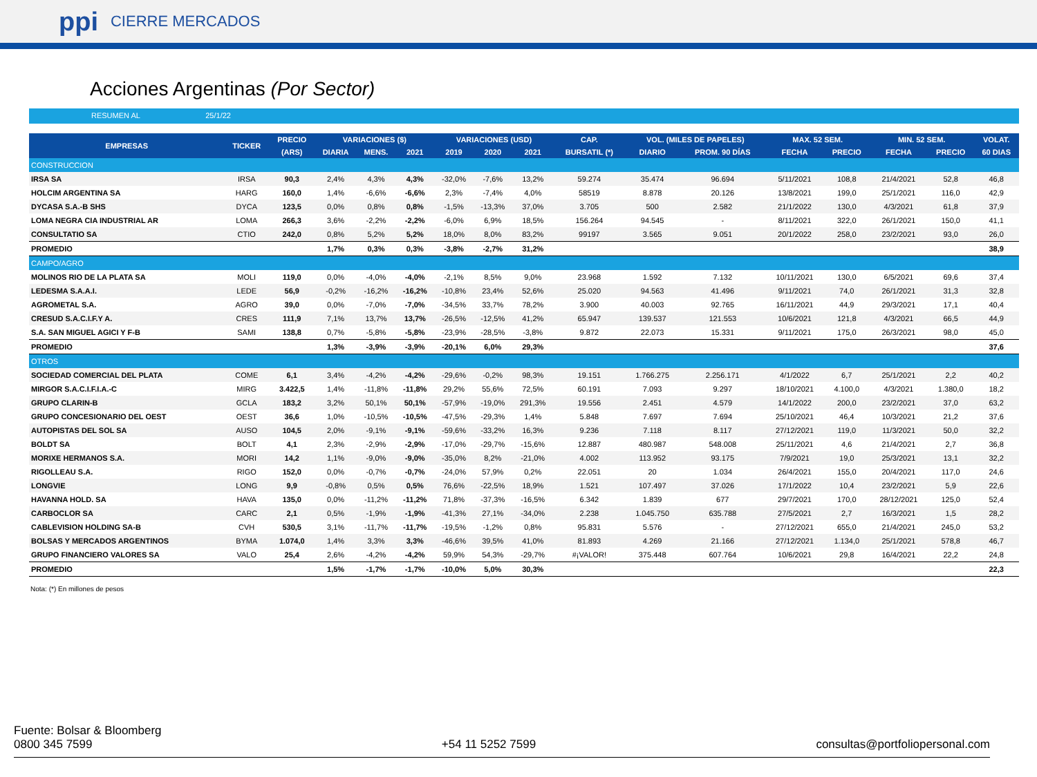ppi CIERRE MERCADOS
Acciones Argentinas (Por Sector)
RESUMEN AL 25/1/22
| EMPRESAS | TICKER | PRECIO | VARIACIONES ($) | | | VARIACIONES (USD) | | | CAP. | VOL. (MILES DE PAPELES) | | MAX. 52 SEM. | | MIN. 52 SEM. | | VOLAT. |
| --- | --- | --- | --- | --- | --- | --- | --- | --- | --- | --- | --- | --- | --- | --- | --- | --- |
| | | (ARS) | DIARIA | MENS. | 2021 | 2019 | 2020 | 2021 | BURSATIL (*) | DIARIO | PROM. 90 DÍAS | FECHA | PRECIO | FECHA | PRECIO | 60 DIAS |
| CONSTRUCCION | | | | | | | | | | | | | | | | |
| IRSA SA | IRSA | 90,3 | 2,4% | 4,3% | 4,3% | -32,0% | -7,6% | 13,2% | 59.274 | 35.474 | 96.694 | 5/11/2021 | 108,8 | 21/4/2021 | 52,8 | 46,8 |
| HOLCIM ARGENTINA SA | HARG | 160,0 | 1,4% | -6,6% | -6,6% | 2,3% | -7,4% | 4,0% | 58519 | 8.878 | 20.126 | 13/8/2021 | 199,0 | 25/1/2021 | 116,0 | 42,9 |
| DYCASA S.A.-B SHS | DYCA | 123,5 | 0,0% | 0,8% | 0,8% | -1,5% | -13,3% | 37,0% | 3.705 | 500 | 2.582 | 21/1/2022 | 130,0 | 4/3/2021 | 61,8 | 37,9 |
| LOMA NEGRA CIA INDUSTRIAL AR | LOMA | 266,3 | 3,6% | -2,2% | -2,2% | -6,0% | 6,9% | 18,5% | 156.264 | 94.545 | - | 8/11/2021 | 322,0 | 26/1/2021 | 150,0 | 41,1 |
| CONSULTATIO SA | CTIO | 242,0 | 0,8% | 5,2% | 5,2% | 18,0% | 8,0% | 83,2% | 99197 | 3.565 | 9.051 | 20/1/2022 | 258,0 | 23/2/2021 | 93,0 | 26,0 |
| PROMEDIO | | | 1,7% | 0,3% | 0,3% | -3,8% | -2,7% | 31,2% | | | | | | | | 38,9 |
| CAMPO/AGRO | | | | | | | | | | | | | | | | |
| MOLINOS RIO DE LA PLATA SA | MOLI | 119,0 | 0,0% | -4,0% | -4,0% | -2,1% | 8,5% | 9,0% | 23.968 | 1.592 | 7.132 | 10/11/2021 | 130,0 | 6/5/2021 | 69,6 | 37,4 |
| LEDESMA S.A.A.I. | LEDE | 56,9 | -0,2% | -16,2% | -16,2% | -10,8% | 23,4% | 52,6% | 25.020 | 94.563 | 41.496 | 9/11/2021 | 74,0 | 26/1/2021 | 31,3 | 32,8 |
| AGROMETAL S.A. | AGRO | 39,0 | 0,0% | -7,0% | -7,0% | -34,5% | 33,7% | 78,2% | 3.900 | 40.003 | 92.765 | 16/11/2021 | 44,9 | 29/3/2021 | 17,1 | 40,4 |
| CRESUD S.A.C.I.F.Y A. | CRES | 111,9 | 7,1% | 13,7% | 13,7% | -26,5% | -12,5% | 41,2% | 65.947 | 139.537 | 121.553 | 10/6/2021 | 121,8 | 4/3/2021 | 66,5 | 44,9 |
| S.A. SAN MIGUEL AGICI Y F-B | SAMI | 138,8 | 0,7% | -5,8% | -5,8% | -23,9% | -28,5% | -3,8% | 9.872 | 22.073 | 15.331 | 9/11/2021 | 175,0 | 26/3/2021 | 98,0 | 45,0 |
| PROMEDIO | | | 1,3% | -3,9% | -3,9% | -20,1% | 6,0% | 29,3% | | | | | | | | 37,6 |
| OTROS | | | | | | | | | | | | | | | | |
| SOCIEDAD COMERCIAL DEL PLATA | COME | 6,1 | 3,4% | -4,2% | -4,2% | -29,6% | -0,2% | 98,3% | 19.151 | 1.766.275 | 2.256.171 | 4/1/2022 | 6,7 | 25/1/2021 | 2,2 | 40,2 |
| MIRGOR S.A.C.I.F.I.A.-C | MIRG | 3.422,5 | 1,4% | -11,8% | -11,8% | 29,2% | 55,6% | 72,5% | 60.191 | 7.093 | 9.297 | 18/10/2021 | 4.100,0 | 4/3/2021 | 1.380,0 | 18,2 |
| GRUPO CLARIN-B | GCLA | 183,2 | 3,2% | 50,1% | 50,1% | -57,9% | -19,0% | 291,3% | 19.556 | 2.451 | 4.579 | 14/1/2022 | 200,0 | 23/2/2021 | 37,0 | 63,2 |
| GRUPO CONCESIONARIO DEL OEST | OEST | 36,6 | 1,0% | -10,5% | -10,5% | -47,5% | -29,3% | 1,4% | 5.848 | 7.697 | 7.694 | 25/10/2021 | 46,4 | 10/3/2021 | 21,2 | 37,6 |
| AUTOPISTAS DEL SOL SA | AUSO | 104,5 | 2,0% | -9,1% | -9,1% | -59,6% | -33,2% | 16,3% | 9.236 | 7.118 | 8.117 | 27/12/2021 | 119,0 | 11/3/2021 | 50,0 | 32,2 |
| BOLDT SA | BOLT | 4,1 | 2,3% | -2,9% | -2,9% | -17,0% | -29,7% | -15,6% | 12.887 | 480.987 | 548.008 | 25/11/2021 | 4,6 | 21/4/2021 | 2,7 | 36,8 |
| MORIXE HERMANOS S.A. | MORI | 14,2 | 1,1% | -9,0% | -9,0% | -35,0% | 8,2% | -21,0% | 4.002 | 113.952 | 93.175 | 7/9/2021 | 19,0 | 25/3/2021 | 13,1 | 32,2 |
| RIGOLLEAU S.A. | RIGO | 152,0 | 0,0% | -0,7% | -0,7% | -24,0% | 57,9% | 0,2% | 22.051 | 20 | 1.034 | 26/4/2021 | 155,0 | 20/4/2021 | 117,0 | 24,6 |
| LONGVIE | LONG | 9,9 | -0,8% | 0,5% | 0,5% | 76,6% | -22,5% | 18,9% | 1.521 | 107.497 | 37.026 | 17/1/2022 | 10,4 | 23/2/2021 | 5,9 | 22,6 |
| HAVANNA HOLD. SA | HAVA | 135,0 | 0,0% | -11,2% | -11,2% | 71,8% | -37,3% | -16,5% | 6.342 | 1.839 | 677 | 29/7/2021 | 170,0 | 28/12/2021 | 125,0 | 52,4 |
| CARBOCLOR SA | CARC | 2,1 | 0,5% | -1,9% | -1,9% | -41,3% | 27,1% | -34,0% | 2.238 | 1.045.750 | 635.788 | 27/5/2021 | 2,7 | 16/3/2021 | 1,5 | 28,2 |
| CABLEVISION HOLDING SA-B | CVH | 530,5 | 3,1% | -11,7% | -11,7% | -19,5% | -1,2% | 0,8% | 95.831 | 5.576 | - | 27/12/2021 | 655,0 | 21/4/2021 | 245,0 | 53,2 |
| BOLSAS Y MERCADOS ARGENTINOS | BYMA | 1.074,0 | 1,4% | 3,3% | 3,3% | -46,6% | 39,5% | 41,0% | 81.893 | 4.269 | 21.166 | 27/12/2021 | 1.134,0 | 25/1/2021 | 578,8 | 46,7 |
| GRUPO FINANCIERO VALORES SA | VALO | 25,4 | 2,6% | -4,2% | -4,2% | 59,9% | 54,3% | -29,7% | #¡VALOR! | 375.448 | 607.764 | 10/6/2021 | 29,8 | 16/4/2021 | 22,2 | 24,8 |
| PROMEDIO | | | 1,5% | -1,7% | -1,7% | -10,0% | 5,0% | 30,3% | | | | | | | | 22,3 |
Nota: (*) En millones de pesos
Fuente: Bolsar & Bloomberg
0800 345 7599
+54 11 5252 7599
consultas@portfoliopersonal.com